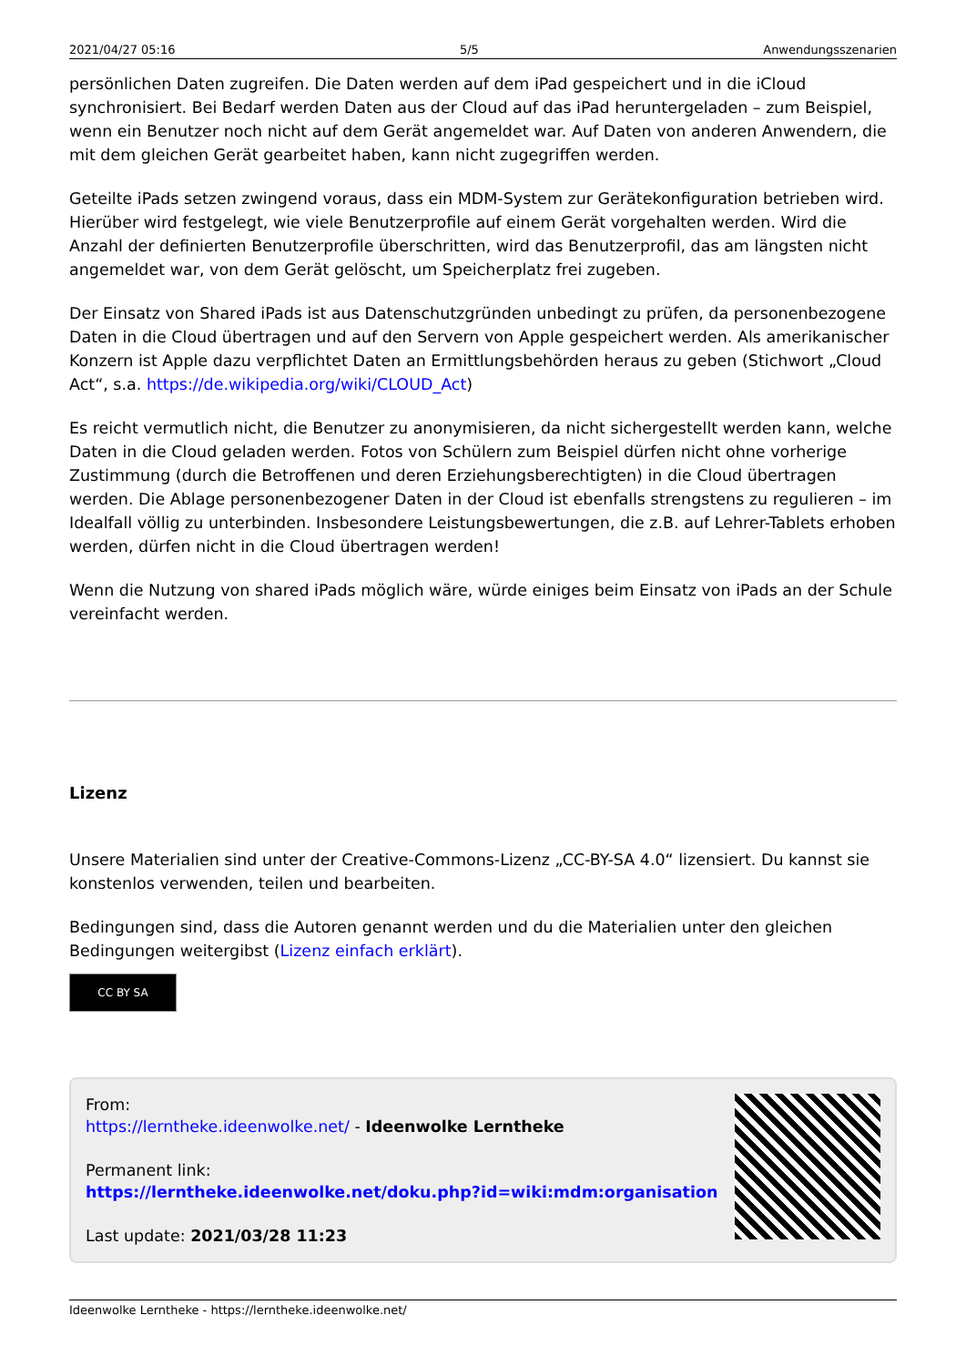2021/04/27 05:16 5/5 Anwendungsszenarien
persönlichen Daten zugreifen. Die Daten werden auf dem iPad gespeichert und in die iCloud synchronisiert. Bei Bedarf werden Daten aus der Cloud auf das iPad heruntergeladen – zum Beispiel, wenn ein Benutzer noch nicht auf dem Gerät angemeldet war. Auf Daten von anderen Anwendern, die mit dem gleichen Gerät gearbeitet haben, kann nicht zugegriffen werden.
Geteilte iPads setzen zwingend voraus, dass ein MDM-System zur Gerätekonfiguration betrieben wird. Hierüber wird festgelegt, wie viele Benutzerprofile auf einem Gerät vorgehalten werden. Wird die Anzahl der definierten Benutzerprofile überschritten, wird das Benutzerprofil, das am längsten nicht angemeldet war, von dem Gerät gelöscht, um Speicherplatz frei zugeben.
Der Einsatz von Shared iPads ist aus Datenschutzgründen unbedingt zu prüfen, da personenbezogene Daten in die Cloud übertragen und auf den Servern von Apple gespeichert werden. Als amerikanischer Konzern ist Apple dazu verpflichtet Daten an Ermittlungsbehörden heraus zu geben (Stichwort „Cloud Act“, s.a. https://de.wikipedia.org/wiki/CLOUD_Act)
Es reicht vermutlich nicht, die Benutzer zu anonymisieren, da nicht sichergestellt werden kann, welche Daten in die Cloud geladen werden. Fotos von Schülern zum Beispiel dürfen nicht ohne vorherige Zustimmung (durch die Betroffenen und deren Erziehungsberechtigten) in die Cloud übertragen werden. Die Ablage personenbezogener Daten in der Cloud ist ebenfalls strengstens zu regulieren – im Idealfall völlig zu unterbinden. Insbesondere Leistungsbewertungen, die z.B. auf Lehrer-Tablets erhoben werden, dürfen nicht in die Cloud übertragen werden!
Wenn die Nutzung von shared iPads möglich wäre, würde einiges beim Einsatz von iPads an der Schule vereinfacht werden.
Lizenz
Unsere Materialien sind unter der Creative-Commons-Lizenz „CC-BY-SA 4.0“ lizensiert. Du kannst sie konstenlos verwenden, teilen und bearbeiten.
Bedingungen sind, dass die Autoren genannt werden und du die Materialien unter den gleichen Bedingungen weitergibst (Lizenz einfach erklärt).
CC BY SA
From:
https://lerntheke.ideenwolke.net/ - Ideenwolke Lerntheke
Permanent link:
https://lerntheke.ideenwolke.net/doku.php?id=wiki:mdm:organisation
Last update: 2021/03/28 11:23
Ideenwolke Lerntheke - https://lerntheke.ideenwolke.net/